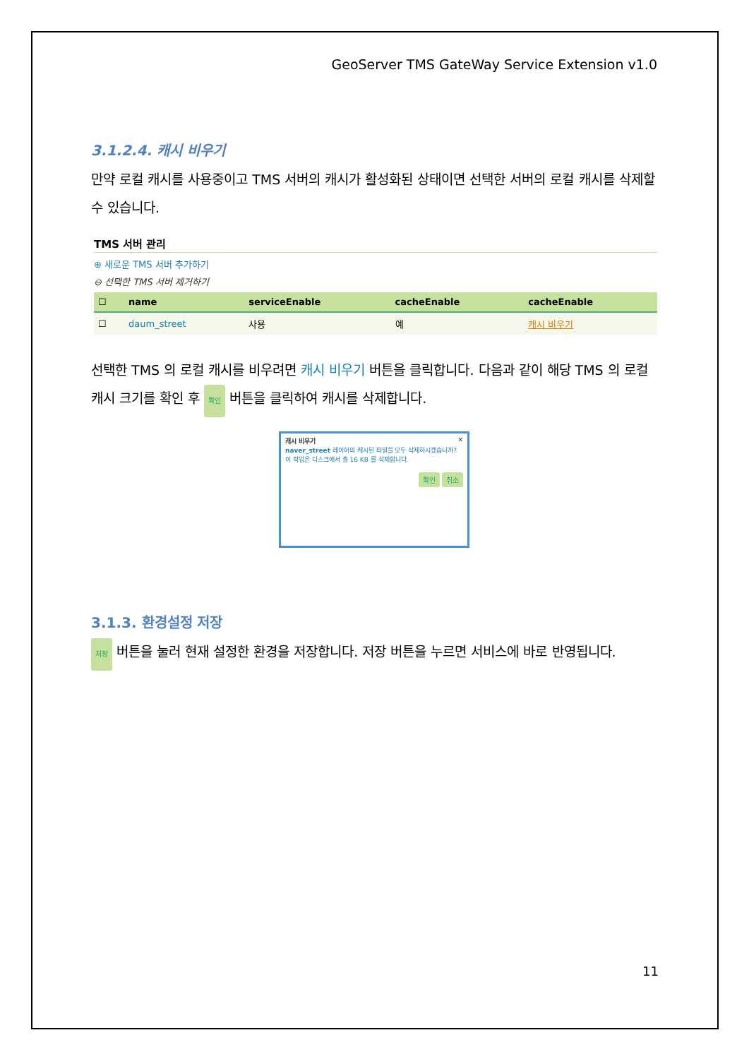GeoServer TMS GateWay Service Extension v1.0
3.1.2.4. 캐시 비우기
만약 로컬 캐시를 사용중이고 TMS 서버의 캐시가 활성화된 상태이면 선택한 서버의 로컬 캐시를 삭제할 수 있습니다.
TMS 서버 관리
⊕ 새로운 TMS 서버 추가하기
⊖ 선택한 TMS 서버 제거하기
| ☐ | name | serviceEnable | cacheEnable | cacheEnable |
| --- | --- | --- | --- | --- |
| ☐ | daum_street | 사용 | 예 | 캐시 비우기 |
선택한 TMS 의 로컬 캐시를 비우려면 캐시 비우기 버튼을 클릭합니다. 다음과 같이 해당 TMS 의 로컬 캐시 크기를 확인 후 확인 버튼을 클릭하여 캐시를 삭제합니다.
캐시 비우기 ✕
naver_street 레이어의 캐시된 타일을 모두 삭제하시겠습니까?
이 작업은 디스크에서 총 16 KB 를 삭제합니다.
확인 취소
3.1.3. 환경설정 저장
저장 버튼을 눌러 현재 설정한 환경을 저장합니다. 저장 버튼을 누르면 서비스에 바로 반영됩니다.
11